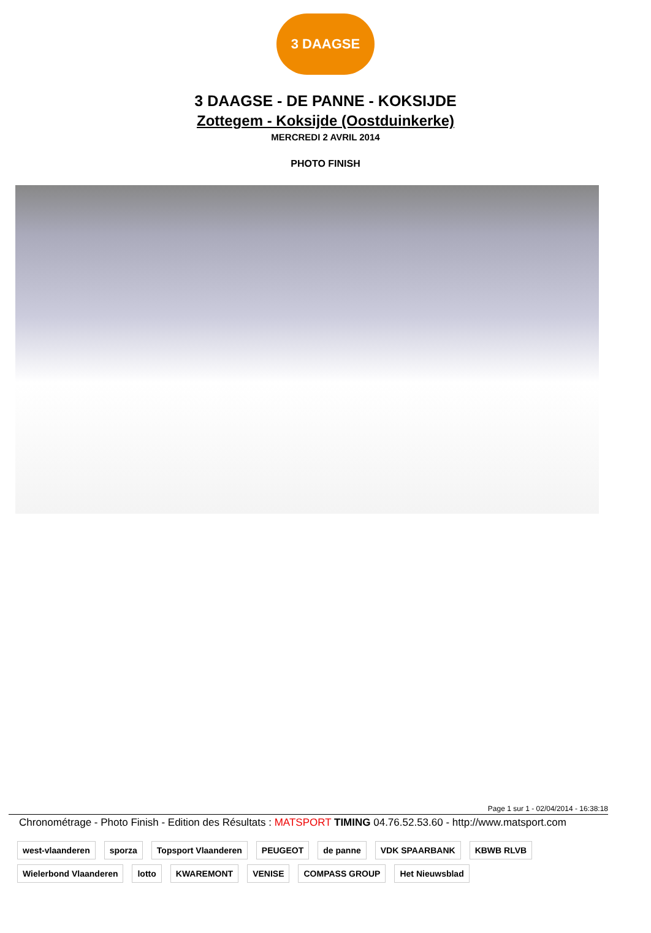3 DAAGSE
3 DAAGSE - DE PANNE - KOKSIJDE
Zottegem - Koksijde (Oostduinkerke)
MERCREDI 2 AVRIL 2014
PHOTO FINISH
Page 1 sur 1 - 02/04/2014 - 16:38:18
Chronométrage - Photo Finish - Edition des Résultats : MATSPORT TIMING 04.76.52.53.60 - http://www.matsport.com
west-vlaanderen sporza Topsport Vlaanderen PEUGEOT de panne VDK SPAARBANK KBWB RLVB Wielerbond Vlaanderen lotto KWAREMONT VENISE COMPASS GROUP Het Nieuwsblad